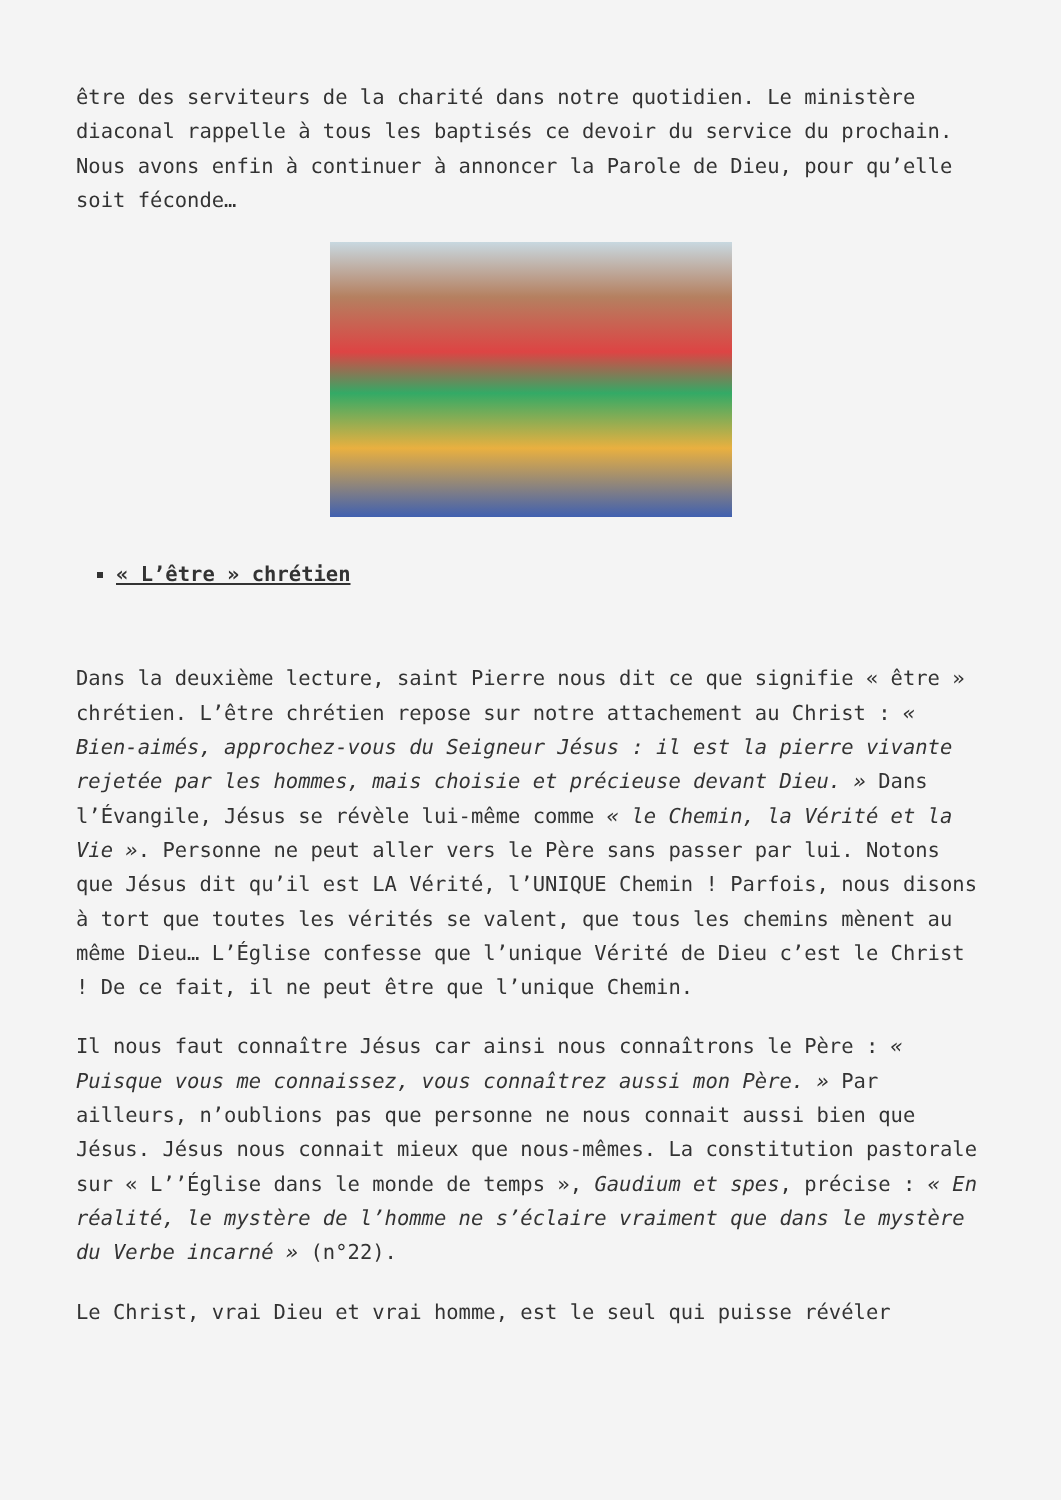être des serviteurs de la charité dans notre quotidien. Le ministère diaconal rappelle à tous les baptisés ce devoir du service du prochain. Nous avons enfin à continuer à annoncer la Parole de Dieu, pour qu’elle soit féconde…
« L’être » chrétien
Dans la deuxième lecture, saint Pierre nous dit ce que signifie « être » chrétien. L’être chrétien repose sur notre attachement au Christ : « Bien-aimés, approchez-vous du Seigneur Jésus : il est la pierre vivante rejetée par les hommes, mais choisie et précieuse devant Dieu. » Dans l’Évangile, Jésus se révèle lui-même comme « le Chemin, la Vérité et la Vie ». Personne ne peut aller vers le Père sans passer par lui. Notons que Jésus dit qu’il est LA Vérité, l’UNIQUE Chemin ! Parfois, nous disons à tort que toutes les vérités se valent, que tous les chemins mènent au même Dieu… L’Église confesse que l’unique Vérité de Dieu c’est le Christ ! De ce fait, il ne peut être que l’unique Chemin.
Il nous faut connaître Jésus car ainsi nous connaîtrons le Père : « Puisque vous me connaissez, vous connaîtrez aussi mon Père. » Par ailleurs, n’oublions pas que personne ne nous connait aussi bien que Jésus. Jésus nous connait mieux que nous-mêmes. La constitution pastorale sur « L’’Église dans le monde de temps », Gaudium et spes, précise : « En réalité, le mystère de l’homme ne s’éclaire vraiment que dans le mystère du Verbe incarné » (n°22).
Le Christ, vrai Dieu et vrai homme, est le seul qui puisse révéler